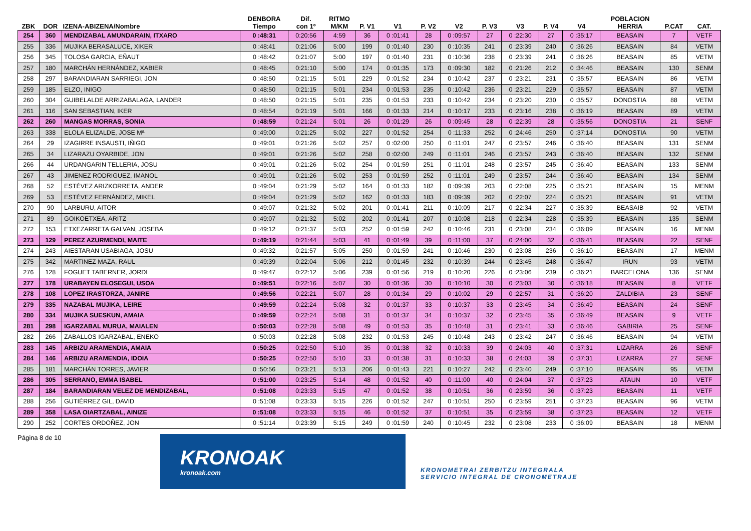| ZBK | DOR | IZENA-ABIZENA/Nombre | DENBORA Tiempo | Dif. con 1º | RITMO M/KM | P. V1 | V1 | P. V2 | V2 | P. V3 | V3 | P. V4 | V4 | POBLACION HERRIA | P.CAT | CAT. |
| --- | --- | --- | --- | --- | --- | --- | --- | --- | --- | --- | --- | --- | --- | --- | --- | --- |
| 254 | 360 | MENDIZABAL AMUNDARAIN, ITXARO | 0 :48:31 | 0:20:56 | 4:59 | 36 | 0 :01:41 | 28 | 0 :09:57 | 27 | 0 :22:30 | 27 | 0 :35:17 | BEASAIN | 7 | VETF |
| 255 | 336 | MUJIKA BERASALUCE, XIKER | 0 :48:41 | 0:21:06 | 5:00 | 199 | 0 :01:40 | 230 | 0 :10:35 | 241 | 0 :23:39 | 240 | 0 :36:26 | BEASAIN | 84 | VETM |
| 256 | 345 | TOLOSA GARCIA, EÑAUT | 0 :48:42 | 0:21:07 | 5:00 | 197 | 0 :01:40 | 231 | 0 :10:36 | 238 | 0 :23:39 | 241 | 0 :36:26 | BEASAIN | 85 | VETM |
| 257 | 180 | MARCHÁN HERNÁNDEZ, XABIER | 0 :48:45 | 0:21:10 | 5:00 | 174 | 0 :01:35 | 173 | 0 :09:30 | 182 | 0 :21:26 | 212 | 0 :34:46 | BEASAIN | 130 | SENM |
| 258 | 297 | BARANDIARAN SARRIEGI, JON | 0 :48:50 | 0:21:15 | 5:01 | 229 | 0 :01:52 | 234 | 0 :10:42 | 237 | 0 :23:21 | 231 | 0 :35:57 | BEASAIN | 86 | VETM |
| 259 | 185 | ELZO, INIGO | 0 :48:50 | 0:21:15 | 5:01 | 234 | 0 :01:53 | 235 | 0 :10:42 | 236 | 0 :23:21 | 229 | 0 :35:57 | BEASAIN | 87 | VETM |
| 260 | 304 | GUIBELALDE ARRIZABALAGA, LANDER | 0 :48:50 | 0:21:15 | 5:01 | 235 | 0 :01:53 | 233 | 0 :10:42 | 234 | 0 :23:20 | 230 | 0 :35:57 | DONOSTIA | 88 | VETM |
| 261 | 116 | SAN SEBASTIAN, IKER | 0 :48:54 | 0:21:19 | 5:01 | 166 | 0 :01:33 | 214 | 0 :10:17 | 233 | 0 :23:16 | 238 | 0 :36:19 | BEASAIN | 89 | VETM |
| 262 | 260 | MANGAS MORRAS, SONIA | 0 :48:59 | 0:21:24 | 5:01 | 26 | 0 :01:29 | 26 | 0 :09:45 | 28 | 0 :22:39 | 28 | 0 :35:56 | DONOSTIA | 21 | SENF |
| 263 | 338 | ELOLA ELIZALDE, JOSE Mª | 0 :49:00 | 0:21:25 | 5:02 | 227 | 0 :01:52 | 254 | 0 :11:33 | 252 | 0 :24:46 | 250 | 0 :37:14 | DONOSTIA | 90 | VETM |
| 264 | 29 | IZAGIRRE INSAUSTI, IÑIGO | 0 :49:01 | 0:21:26 | 5:02 | 257 | 0 :02:00 | 250 | 0 :11:01 | 247 | 0 :23:57 | 246 | 0 :36:40 | BEASAIN | 131 | SENM |
| 265 | 34 | LIZARAZU OYARBIDE, JON | 0 :49:01 | 0:21:26 | 5:02 | 258 | 0 :02:00 | 249 | 0 :11:01 | 246 | 0 :23:57 | 243 | 0 :36:40 | BEASAIN | 132 | SENM |
| 266 | 44 | URDANGARIN TELLERIA, JOSU | 0 :49:01 | 0:21:26 | 5:02 | 254 | 0 :01:59 | 251 | 0 :11:01 | 248 | 0 :23:57 | 245 | 0 :36:40 | BEASAIN | 133 | SENM |
| 267 | 43 | JIMENEZ RODRIGUEZ, IMANOL | 0 :49:01 | 0:21:26 | 5:02 | 253 | 0 :01:59 | 252 | 0 :11:01 | 249 | 0 :23:57 | 244 | 0 :36:40 | BEASAIN | 134 | SENM |
| 268 | 52 | ESTÉVEZ ARIZKORRETA, ANDER | 0 :49:04 | 0:21:29 | 5:02 | 164 | 0 :01:33 | 182 | 0 :09:39 | 203 | 0 :22:08 | 225 | 0 :35:21 | BEASAIN | 15 | MENM |
| 269 | 53 | ESTÉVEZ FERNÁNDEZ, MIKEL | 0 :49:04 | 0:21:29 | 5:02 | 162 | 0 :01:33 | 183 | 0 :09:39 | 202 | 0 :22:07 | 224 | 0 :35:21 | BEASAIN | 91 | VETM |
| 270 | 90 | LARBURU, AITOR | 0 :49:07 | 0:21:32 | 5:02 | 201 | 0 :01:41 | 211 | 0 :10:09 | 217 | 0 :22:34 | 227 | 0 :35:39 | BEASAIB | 92 | VETM |
| 271 | 89 | GOIKOETXEA, ARITZ | 0 :49:07 | 0:21:32 | 5:02 | 202 | 0 :01:41 | 207 | 0 :10:08 | 218 | 0 :22:34 | 228 | 0 :35:39 | BEASAIN | 135 | SENM |
| 272 | 153 | ETXEZARRETA GALVAN, JOSEBA | 0 :49:12 | 0:21:37 | 5:03 | 252 | 0 :01:59 | 242 | 0 :10:46 | 231 | 0 :23:08 | 234 | 0 :36:09 | BEASAIN | 16 | MENM |
| 273 | 129 | PEREZ AZURMENDI, MAITE | 0 :49:19 | 0:21:44 | 5:03 | 41 | 0 :01:49 | 39 | 0 :11:00 | 37 | 0 :24:00 | 32 | 0 :36:41 | BEASAIN | 22 | SENF |
| 274 | 243 | AIESTARAN USABIAGA, JOSU | 0 :49:32 | 0:21:57 | 5:05 | 250 | 0 :01:59 | 241 | 0 :10:46 | 230 | 0 :23:08 | 236 | 0 :36:10 | BEASAIN | 17 | MENM |
| 275 | 342 | MARTINEZ MAZA, RAUL | 0 :49:39 | 0:22:04 | 5:06 | 212 | 0 :01:45 | 232 | 0 :10:39 | 244 | 0 :23:45 | 248 | 0 :36:47 | IRUN | 93 | VETM |
| 276 | 128 | FOGUET TABERNER, JORDI | 0 :49:47 | 0:22:12 | 5:06 | 239 | 0 :01:56 | 219 | 0 :10:20 | 226 | 0 :23:06 | 239 | 0 :36:21 | BARCELONA | 136 | SENM |
| 277 | 178 | URABAYEN ELOSEGUI, USOA | 0 :49:51 | 0:22:16 | 5:07 | 30 | 0 :01:36 | 30 | 0 :10:10 | 30 | 0 :23:03 | 30 | 0 :36:18 | BEASAIN | 8 | VETF |
| 278 | 108 | LOPEZ IRASTORZA, JANIRE | 0 :49:56 | 0:22:21 | 5:07 | 28 | 0 :01:34 | 29 | 0 :10:02 | 29 | 0 :22:57 | 31 | 0 :36:20 | ZALDIBIA | 23 | SENF |
| 279 | 335 | NAZABAL MUJIKA, LEIRE | 0 :49:59 | 0:22:24 | 5:08 | 32 | 0 :01:37 | 33 | 0 :10:37 | 33 | 0 :23:45 | 34 | 0 :36:49 | BEASAIN | 24 | SENF |
| 280 | 334 | MUJIKA SUESKUN, AMAIA | 0 :49:59 | 0:22:24 | 5:08 | 31 | 0 :01:37 | 34 | 0 :10:37 | 32 | 0 :23:45 | 35 | 0 :36:49 | BEASAIN | 9 | VETF |
| 281 | 298 | IGARZABAL MURUA, MAIALEN | 0 :50:03 | 0:22:28 | 5:08 | 49 | 0 :01:53 | 35 | 0 :10:48 | 31 | 0 :23:41 | 33 | 0 :36:46 | GABIRIA | 25 | SENF |
| 282 | 266 | ZABALLOS IGARZABAL, ENEKO | 0 :50:03 | 0:22:28 | 5:08 | 232 | 0 :01:53 | 245 | 0 :10:48 | 243 | 0 :23:42 | 247 | 0 :36:46 | BEASAIN | 94 | VETM |
| 283 | 145 | ARBIZU ARAMENDIA, AMAIA | 0 :50:25 | 0:22:50 | 5:10 | 35 | 0 :01:38 | 32 | 0 :10:33 | 39 | 0 :24:03 | 40 | 0 :37:31 | LIZARRA | 26 | SENF |
| 284 | 146 | ARBIZU ARAMENDIA, IDOIA | 0 :50:25 | 0:22:50 | 5:10 | 33 | 0 :01:38 | 31 | 0 :10:33 | 38 | 0 :24:03 | 39 | 0 :37:31 | LIZARRA | 27 | SENF |
| 285 | 181 | MARCHÁN TORRES, JAVIER | 0 :50:56 | 0:23:21 | 5:13 | 206 | 0 :01:43 | 221 | 0 :10:27 | 242 | 0 :23:40 | 249 | 0 :37:10 | BEASAIN | 95 | VETM |
| 286 | 305 | SERRANO, EMMA ISABEL | 0 :51:00 | 0:23:25 | 5:14 | 48 | 0 :01:52 | 40 | 0 :11:00 | 40 | 0 :24:04 | 37 | 0 :37:23 | ATAUN | 10 | VETF |
| 287 | 184 | BARANDIARAN VELEZ DE MENDIZABAL, | 0 :51:08 | 0:23:33 | 5:15 | 47 | 0 :01:52 | 38 | 0 :10:51 | 36 | 0 :23:59 | 36 | 0 :37:23 | BEASAIN | 11 | VETF |
| 288 | 256 | GUTIÉRREZ GIL, DAVID | 0 :51:08 | 0:23:33 | 5:15 | 226 | 0 :01:52 | 247 | 0 :10:51 | 250 | 0 :23:59 | 251 | 0 :37:23 | BEASAIN | 96 | VETM |
| 289 | 358 | LASA OIARTZABAL, AINIZE | 0 :51:08 | 0:23:33 | 5:15 | 46 | 0 :01:52 | 37 | 0 :10:51 | 35 | 0 :23:59 | 38 | 0 :37:23 | BEASAIN | 12 | VETF |
| 290 | 252 | CORTES ORDOÑEZ, JON | 0 :51:14 | 0:23:39 | 5:15 | 249 | 0 :01:59 | 240 | 0 :10:45 | 232 | 0 :23:08 | 233 | 0 :36:09 | BEASAIN | 18 | MENM |
Página 8 de 10
KRONOAK
kronoak.com
KRONOMETRAI ZERBITZU INTEGRALA
SERVICIO INTEGRAL DE CRONOMETRAJE